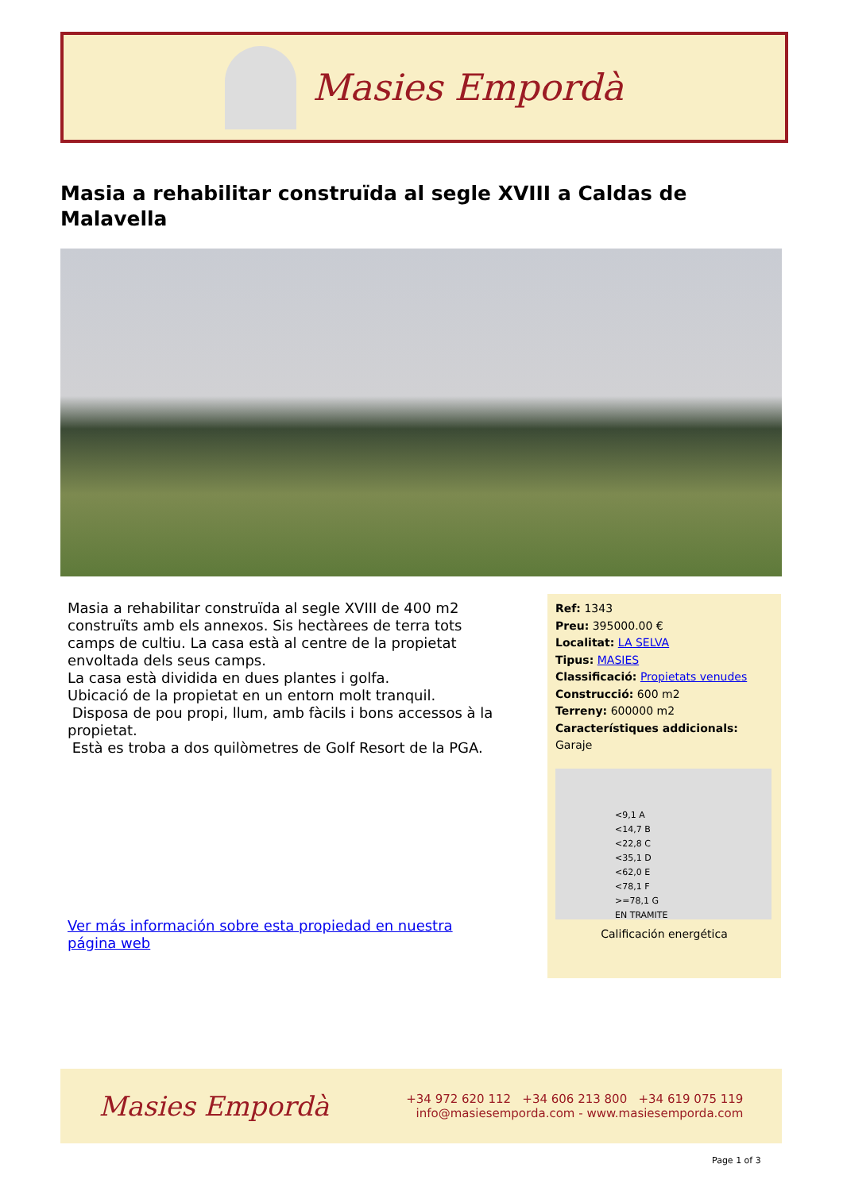Masies Empordà
Masia a rehabilitar construïda al segle XVIII a Caldas de Malavella
Masia a rehabilitar construïda al segle XVIII de 400 m2 construïts amb els annexos. Sis hectàrees de terra tots camps de cultiu. La casa està al centre de la propietat envoltada dels seus camps.
La casa està dividida en dues plantes i golfa.
Ubicació de la propietat en un entorn molt tranquil.
Disposa de pou propi, llum, amb fàcils i bons accessos à la propietat.
Està es troba a dos quilòmetres de Golf Resort de la PGA.
Ver más información sobre esta propiedad en nuestra página web
Ref: 1343
Preu: 395000.00 €
Localitat: LA SELVA
Tipus: MASIES
Classificació: Propietats venudes
Construcció: 600 m2
Terreny: 600000 m2
Característiques addicionals: Garaje
<9,1 A
<14,7 B
<22,8 C
<35,1 D
<62,0 E
<78,1 F
>=78,1 G
EN TRAMITE
Calificación energética
Masies Empordà
+34 972 620 112 +34 606 213 800 +34 619 075 119
info@masiesemporda.com - www.masiesemporda.com
Page 1 of 3